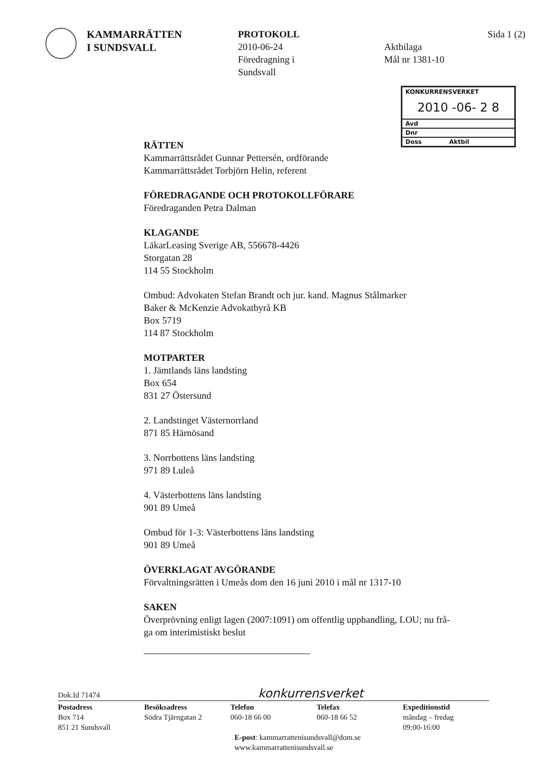KAMMARRÄTTEN
I SUNDSVALL
PROTOKOLL
2010-06-24
Föredragning i
Sundsvall
Sida 1 (2)
Aktbilaga
Mål nr 1381-10
KONKURRENSVERKET
2010 -06- 2 8
Avd
Dnr
Doss Aktbil
RÄTTEN
Kammarrättsrådet Gunnar Pettersén, ordförande
Kammarrättsrådet Torbjörn Helin, referent
FÖREDRAGANDE OCH PROTOKOLLFÖRARE
Föredraganden Petra Dalman
KLAGANDE
LäkarLeasing Sverige AB, 556678-4426
Storgatan 28
114 55 Stockholm
Ombud: Advokaten Stefan Brandt och jur. kand. Magnus Stålmarker
Baker & McKenzie Advokatbyrå KB
Box 5719
114 87 Stockholm
MOTPARTER
1. Jämtlands läns landsting
Box 654
831 27 Östersund
2. Landstinget Västernorrland
871 85 Härnösand
3. Norrbottens läns landsting
971 89 Luleå
4. Västerbottens läns landsting
901 89 Umeå
Ombud för 1-3: Västerbottens läns landsting
901 89 Umeå
ÖVERKLAGAT AVGÖRANDE
Förvaltningsrätten i Umeås dom den 16 juni 2010 i mål nr 1317-10
SAKEN
Överprövning enligt lagen (2007:1091) om offentlig upphandling, LOU; nu frå-
ga om interimistiskt beslut
Dok.Id 71474 konkurrensverket
Postadress
Box 714
851 21 Sundsvall
Besöksadress
Södra Tjärngatan 2
Telefon
060-18 66 00
Telefax
060-18 66 52
Expeditionstid
måndag – fredag
09:00-16:00
E-post: kammarrattenisundsvall@dom.se
www.kammarrattenisundsvall.se